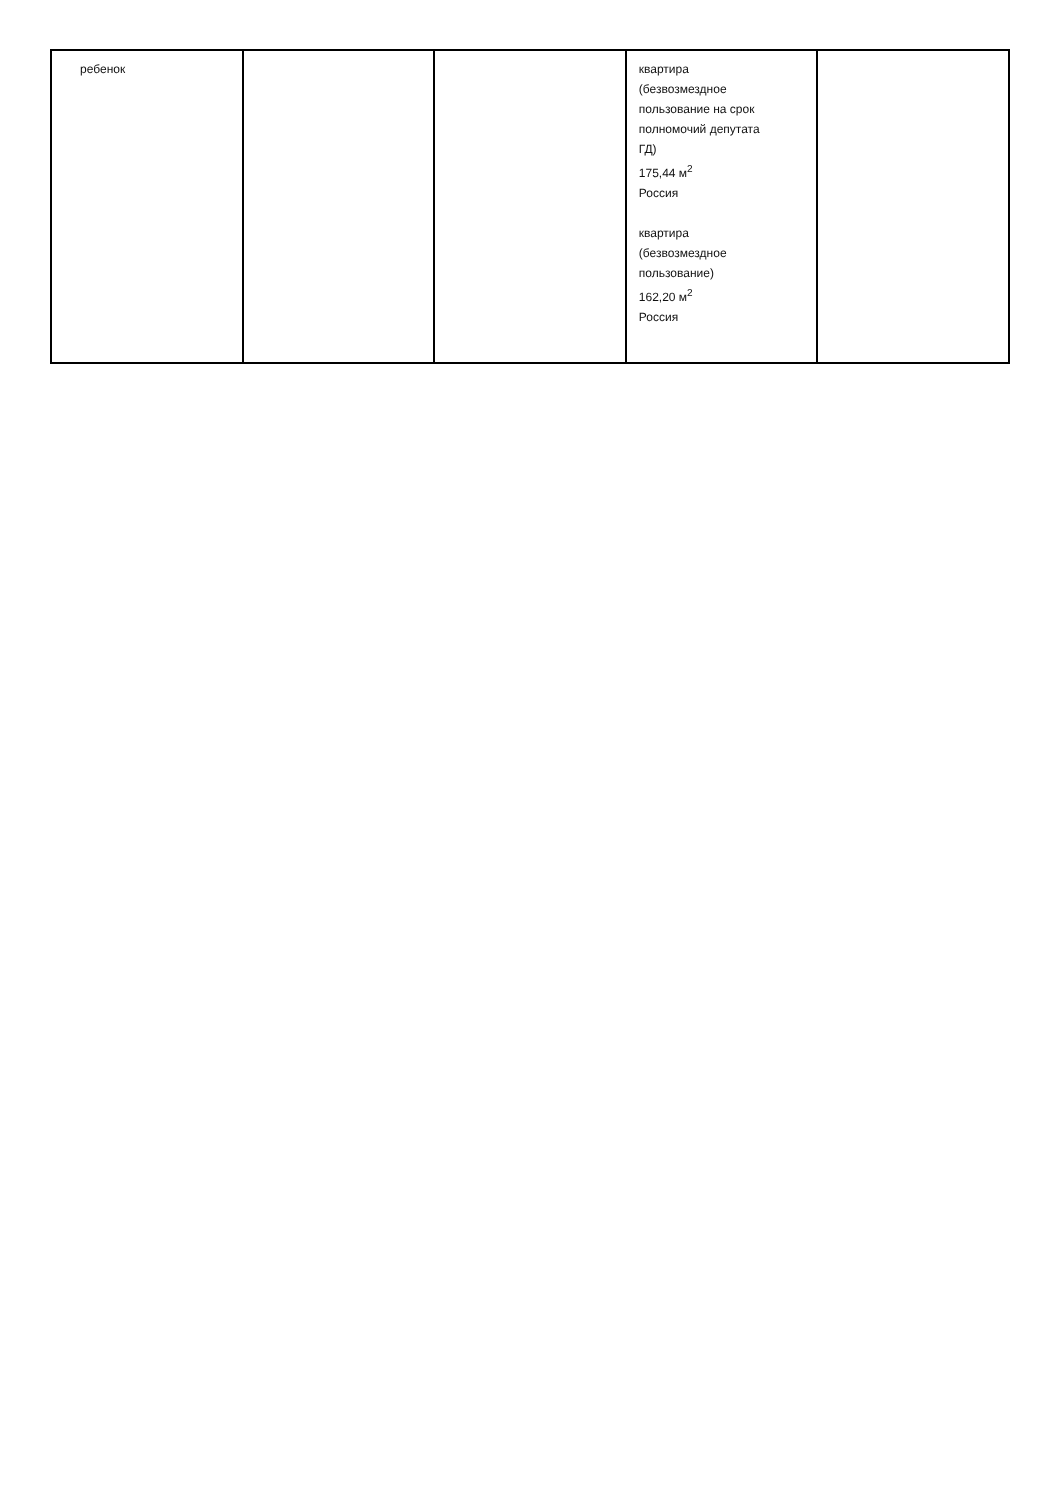| ребенок | | | квартира (безвозмездное пользование на срок полномочий депутата ГД) 175,44 м<sup>2</sup> Россия квартира (безвозмездное пользование) 162,20 м<sup>2</sup> Россия | |